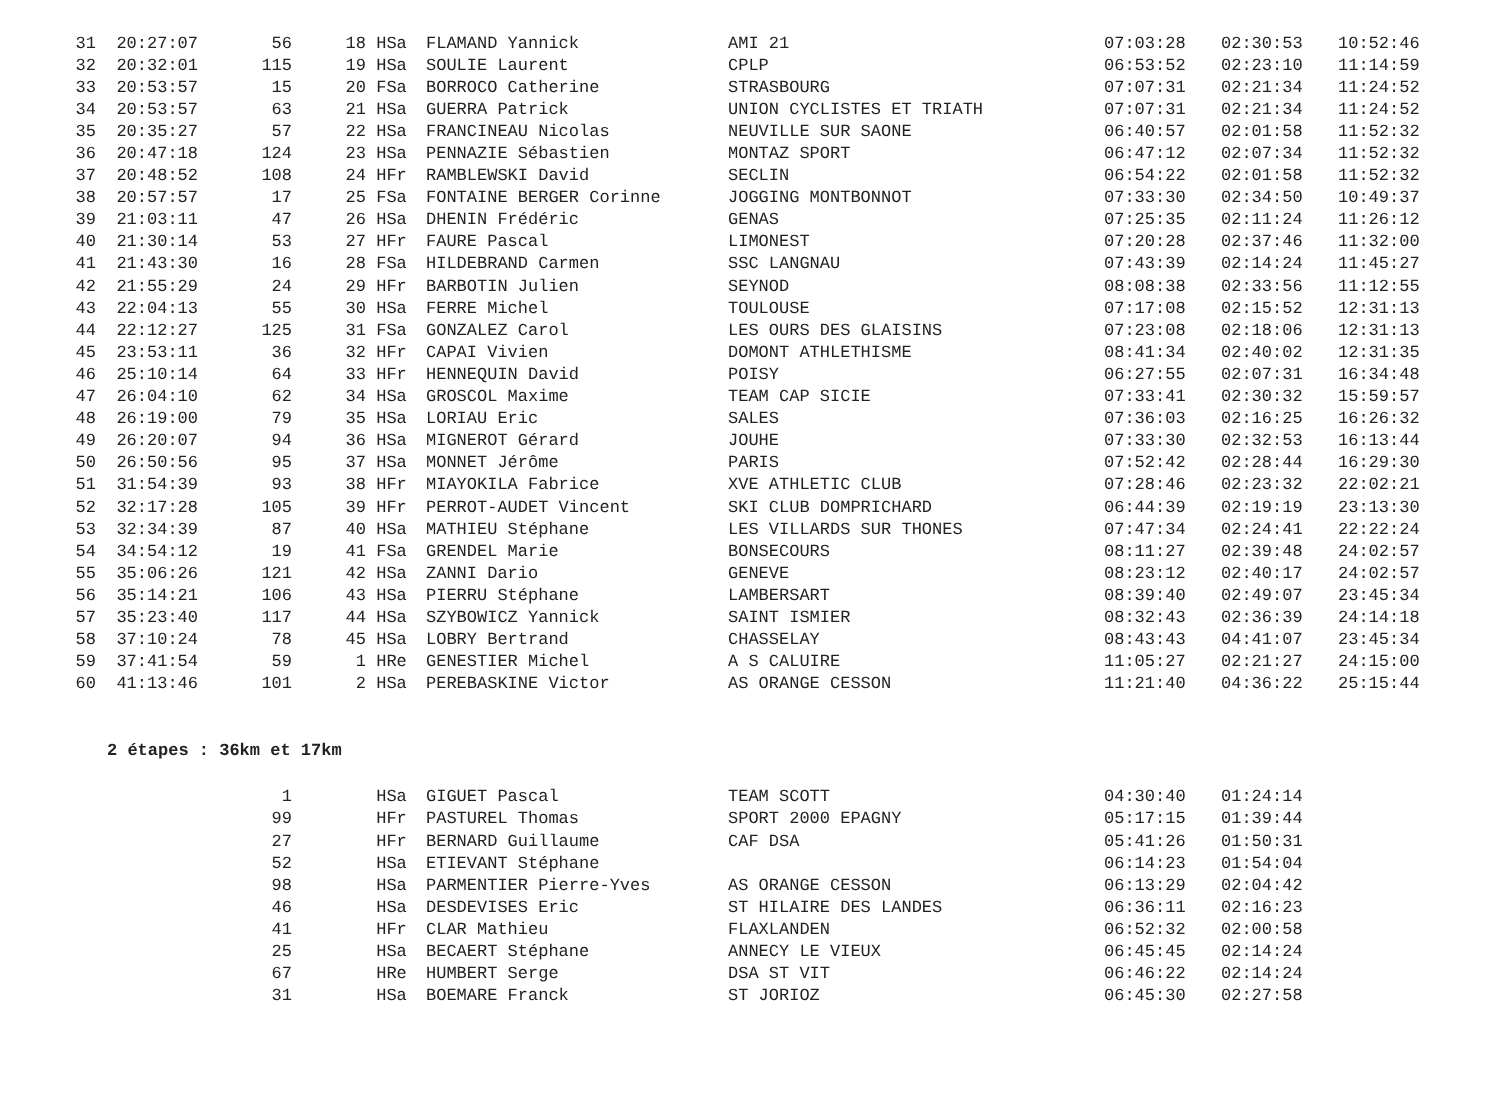| 31 | 20:27:07 | 56 | 18 | HSa | FLAMAND Yannick | AMI 21 | 07:03:28 | 02:30:53 | 10:52:46 |
| 32 | 20:32:01 | 115 | 19 | HSa | SOULIE Laurent | CPLP | 06:53:52 | 02:23:10 | 11:14:59 |
| 33 | 20:53:57 | 15 | 20 | FSa | BORROCO Catherine | STRASBOURG | 07:07:31 | 02:21:34 | 11:24:52 |
| 34 | 20:53:57 | 63 | 21 | HSa | GUERRA Patrick | UNION CYCLISTES ET TRIATH | 07:07:31 | 02:21:34 | 11:24:52 |
| 35 | 20:35:27 | 57 | 22 | HSa | FRANCINEAU Nicolas | NEUVILLE SUR SAONE | 06:40:57 | 02:01:58 | 11:52:32 |
| 36 | 20:47:18 | 124 | 23 | HSa | PENNAZIE Sébastien | MONTAZ SPORT | 06:47:12 | 02:07:34 | 11:52:32 |
| 37 | 20:48:52 | 108 | 24 | HFr | RAMBLEWSKI David | SECLIN | 06:54:22 | 02:01:58 | 11:52:32 |
| 38 | 20:57:57 | 17 | 25 | FSa | FONTAINE BERGER Corinne | JOGGING MONTBONNOT | 07:33:30 | 02:34:50 | 10:49:37 |
| 39 | 21:03:11 | 47 | 26 | HSa | DHENIN Frédéric | GENAS | 07:25:35 | 02:11:24 | 11:26:12 |
| 40 | 21:30:14 | 53 | 27 | HFr | FAURE Pascal | LIMONEST | 07:20:28 | 02:37:46 | 11:32:00 |
| 41 | 21:43:30 | 16 | 28 | FSa | HILDEBRAND Carmen | SSC LANGNAU | 07:43:39 | 02:14:24 | 11:45:27 |
| 42 | 21:55:29 | 24 | 29 | HFr | BARBOTIN Julien | SEYNOD | 08:08:38 | 02:33:56 | 11:12:55 |
| 43 | 22:04:13 | 55 | 30 | HSa | FERRE Michel | TOULOUSE | 07:17:08 | 02:15:52 | 12:31:13 |
| 44 | 22:12:27 | 125 | 31 | FSa | GONZALEZ Carol | LES OURS DES GLAISINS | 07:23:08 | 02:18:06 | 12:31:13 |
| 45 | 23:53:11 | 36 | 32 | HFr | CAPAI Vivien | DOMONT ATHLETHISME | 08:41:34 | 02:40:02 | 12:31:35 |
| 46 | 25:10:14 | 64 | 33 | HFr | HENNEQUIN David | POISY | 06:27:55 | 02:07:31 | 16:34:48 |
| 47 | 26:04:10 | 62 | 34 | HSa | GROSCOL Maxime | TEAM CAP SICIE | 07:33:41 | 02:30:32 | 15:59:57 |
| 48 | 26:19:00 | 79 | 35 | HSa | LORIAU Eric | SALES | 07:36:03 | 02:16:25 | 16:26:32 |
| 49 | 26:20:07 | 94 | 36 | HSa | MIGNEROT Gérard | JOUHE | 07:33:30 | 02:32:53 | 16:13:44 |
| 50 | 26:50:56 | 95 | 37 | HSa | MONNET Jérôme | PARIS | 07:52:42 | 02:28:44 | 16:29:30 |
| 51 | 31:54:39 | 93 | 38 | HFr | MIAYOKILA Fabrice | XVE ATHLETIC CLUB | 07:28:46 | 02:23:32 | 22:02:21 |
| 52 | 32:17:28 | 105 | 39 | HFr | PERROT-AUDET Vincent | SKI CLUB DOMPRICHARD | 06:44:39 | 02:19:19 | 23:13:30 |
| 53 | 32:34:39 | 87 | 40 | HSa | MATHIEU Stéphane | LES VILLARDS SUR THONES | 07:47:34 | 02:24:41 | 22:22:24 |
| 54 | 34:54:12 | 19 | 41 | FSa | GRENDEL Marie | BONSECOURS | 08:11:27 | 02:39:48 | 24:02:57 |
| 55 | 35:06:26 | 121 | 42 | HSa | ZANNI Dario | GENEVE | 08:23:12 | 02:40:17 | 24:02:57 |
| 56 | 35:14:21 | 106 | 43 | HSa | PIERRU Stéphane | LAMBERSART | 08:39:40 | 02:49:07 | 23:45:34 |
| 57 | 35:23:40 | 117 | 44 | HSa | SZYBOWICZ Yannick | SAINT ISMIER | 08:32:43 | 02:36:39 | 24:14:18 |
| 58 | 37:10:24 | 78 | 45 | HSa | LOBRY Bertrand | CHASSELAY | 08:43:43 | 04:41:07 | 23:45:34 |
| 59 | 37:41:54 | 59 | 1 | HRe | GENESTIER Michel | A S CALUIRE | 11:05:27 | 02:21:27 | 24:15:00 |
| 60 | 41:13:46 | 101 | 2 | HSa | PEREBASKINE Victor | AS ORANGE CESSON | 11:21:40 | 04:36:22 | 25:15:44 |
2 étapes : 36km et 17km
| | | 1 | | HSa | GIGUET Pascal | TEAM SCOTT | 04:30:40 | 01:24:14 |
| | | 99 | | HFr | PASTUREL Thomas | SPORT 2000 EPAGNY | 05:17:15 | 01:39:44 |
| | | 27 | | HFr | BERNARD Guillaume | CAF DSA | 05:41:26 | 01:50:31 |
| | | 52 | | HSa | ETIEVANT Stéphane | | 06:14:23 | 01:54:04 |
| | | 98 | | HSa | PARMENTIER Pierre-Yves | AS ORANGE CESSON | 06:13:29 | 02:04:42 |
| | | 46 | | HSa | DESDEVISES Eric | ST HILAIRE DES LANDES | 06:36:11 | 02:16:23 |
| | | 41 | | HFr | CLAR Mathieu | FLAXLANDEN | 06:52:32 | 02:00:58 |
| | | 25 | | HSa | BECAERT Stéphane | ANNECY LE VIEUX | 06:45:45 | 02:14:24 |
| | | 67 | | HRe | HUMBERT Serge | DSA ST VIT | 06:46:22 | 02:14:24 |
| | | 31 | | HSa | BOEMARE Franck | ST JORIOZ | 06:45:30 | 02:27:58 |